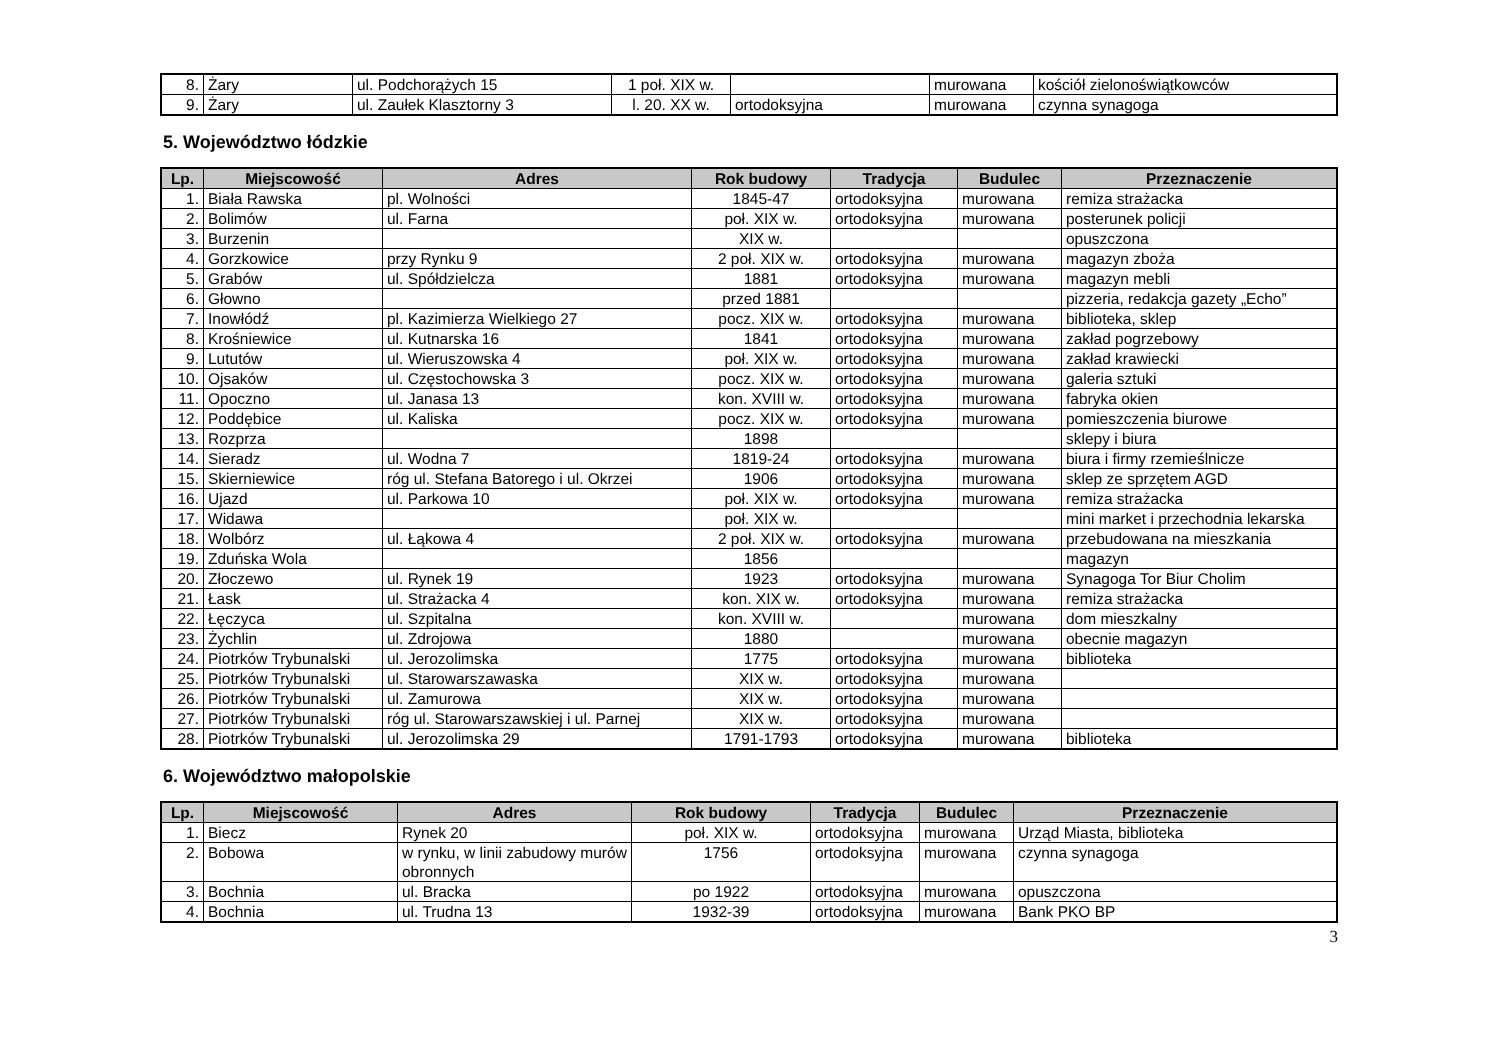| 8. | Żary | ul. Podchorążych 15 | 1 poł. XIX w. | | murowana | kościół zielonoświątkowców |
| 9. | Żary | ul. Zaułek Klasztorny 3 | l. 20. XX w. | ortodoksyjna | murowana | czynna synagoga |
5. Województwo łódzkie
| Lp. | Miejscowość | Adres | Rok budowy | Tradycja | Budulec | Przeznaczenie |
| --- | --- | --- | --- | --- | --- | --- |
| 1. | Biała Rawska | pl. Wolności | 1845-47 | ortodoksyjna | murowana | remiza strażacka |
| 2. | Bolimów | ul. Farna | poł. XIX w. | ortodoksyjna | murowana | posterunek policji |
| 3. | Burzenin | | XIX w. | | | opuszczona |
| 4. | Gorzkowice | przy Rynku 9 | 2 poł. XIX w. | ortodoksyjna | murowana | magazyn zboża |
| 5. | Grabów | ul. Spółdzielcza | 1881 | ortodoksyjna | murowana | magazyn mebli |
| 6. | Głowno | | przed 1881 | | | pizzeria, redakcja gazety „Echo” |
| 7. | Inowłódź | pl. Kazimierza Wielkiego 27 | pocz. XIX w. | ortodoksyjna | murowana | biblioteka, sklep |
| 8. | Krośniewice | ul. Kutnarska 16 | 1841 | ortodoksyjna | murowana | zakład pogrzebowy |
| 9. | Lututów | ul. Wieruszowska 4 | poł. XIX w. | ortodoksyjna | murowana | zakład krawiecki |
| 10. | Ojsaków | ul. Częstochowska 3 | pocz. XIX w. | ortodoksyjna | murowana | galeria sztuki |
| 11. | Opoczno | ul. Janasa 13 | kon. XVIII w. | ortodoksyjna | murowana | fabryka okien |
| 12. | Poddębice | ul. Kaliska | pocz. XIX w. | ortodoksyjna | murowana | pomieszczenia biurowe |
| 13. | Rozprza | | 1898 | | | sklepy i biura |
| 14. | Sieradz | ul. Wodna 7 | 1819-24 | ortodoksyjna | murowana | biura i firmy rzemieślnicze |
| 15. | Skierniewice | róg ul. Stefana Batorego i ul. Okrzei | 1906 | ortodoksyjna | murowana | sklep ze sprzętem AGD |
| 16. | Ujazd | ul. Parkowa 10 | poł. XIX w. | ortodoksyjna | murowana | remiza strażacka |
| 17. | Widawa | | poł. XIX w. | | | mini market i przechodnia lekarska |
| 18. | Wolbórz | ul. Łąkowa 4 | 2 poł. XIX w. | ortodoksyjna | murowana | przebudowana na mieszkania |
| 19. | Zduńska Wola | | 1856 | | | magazyn |
| 20. | Złoczewo | ul. Rynek 19 | 1923 | ortodoksyjna | murowana | Synagoga Tor Biur Cholim |
| 21. | Łask | ul. Strażacka 4 | kon. XIX w. | ortodoksyjna | murowana | remiza strażacka |
| 22. | Łęczyca | ul. Szpitalna | kon. XVIII w. | | murowana | dom mieszkalny |
| 23. | Żychlin | ul. Zdrojowa | 1880 | | murowana | obecnie magazyn |
| 24. | Piotrków Trybunalski | ul. Jerozolimska | 1775 | ortodoksyjna | murowana | biblioteka |
| 25. | Piotrków Trybunalski | ul. Starowarszawaska | XIX w. | ortodoksyjna | murowana | |
| 26. | Piotrków Trybunalski | ul. Zamurowa | XIX w. | ortodoksyjna | murowana | |
| 27. | Piotrków Trybunalski | róg ul. Starowarszawskiej i ul. Parnej | XIX w. | ortodoksyjna | murowana | |
| 28. | Piotrków Trybunalski | ul. Jerozolimska 29 | 1791-1793 | ortodoksyjna | murowana | biblioteka |
6. Województwo małopolskie
| Lp. | Miejscowość | Adres | Rok budowy | Tradycja | Budulec | Przeznaczenie |
| --- | --- | --- | --- | --- | --- | --- |
| 1. | Biecz | Rynek 20 | poł. XIX w. | ortodoksyjna | murowana | Urząd Miasta, biblioteka |
| 2. | Bobowa | w rynku, w linii zabudowy murów obronnych | 1756 | ortodoksyjna | murowana | czynna synagoga |
| 3. | Bochnia | ul. Bracka | po 1922 | ortodoksyjna | murowana | opuszczona |
| 4. | Bochnia | ul. Trudna 13 | 1932-39 | ortodoksyjna | murowana | Bank PKO BP |
3